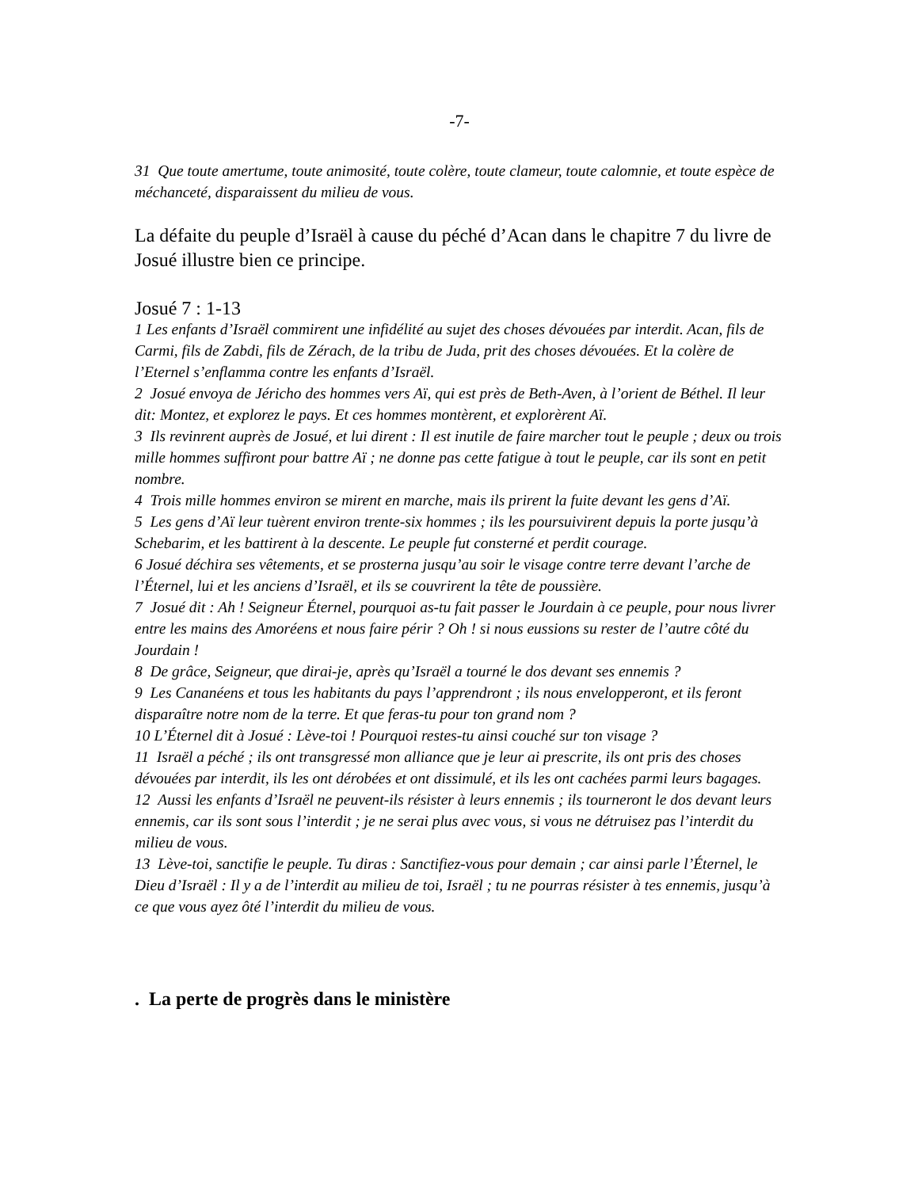-7-
31 Que toute amertume, toute animosité, toute colère, toute clameur, toute calomnie, et toute espèce de méchanceté, disparaissent du milieu de vous.
La défaite du peuple d’Israël à cause du péché d’Acan dans le chapitre 7 du livre de Josué illustre bien ce principe.
Josué 7 : 1-13
1 Les enfants d’Israël commirent une infidélité au sujet des choses dévouées par interdit. Acan, fils de Carmi, fils de Zabdi, fils de Zérach, de la tribu de Juda, prit des choses dévouées. Et la colère de l’Eternel s’enflamma contre les enfants d’Israël.
2 Josué envoya de Jéricho des hommes vers Aï, qui est près de Beth-Aven, à l’orient de Béthel. Il leur dit: Montez, et explorez le pays. Et ces hommes montèrent, et explorèrent Aï.
3 Ils revinrent auprès de Josué, et lui dirent : Il est inutile de faire marcher tout le peuple ; deux ou trois mille hommes suffiront pour battre Aï ; ne donne pas cette fatigue à tout le peuple, car ils sont en petit nombre.
4 Trois mille hommes environ se mirent en marche, mais ils prirent la fuite devant les gens d’Aï.
5 Les gens d’Aï leur tuèrent environ trente-six hommes ; ils les poursuivirent depuis la porte jusqu’à Schebarim, et les battirent à la descente. Le peuple fut consterné et perdit courage.
6 Josué déchira ses vêtements, et se prosterna jusqu’au soir le visage contre terre devant l’arche de l’Éternel, lui et les anciens d’Israël, et ils se couvrirent la tête de poussière.
7 Josué dit : Ah ! Seigneur Éternel, pourquoi as-tu fait passer le Jourdain à ce peuple, pour nous livrer entre les mains des Amoréens et nous faire périr ? Oh ! si nous eussions su rester de l’autre côté du Jourdain !
8 De grâce, Seigneur, que dirai-je, après qu’Israël a tourné le dos devant ses ennemis ?
9 Les Cananéens et tous les habitants du pays l’apprendront ; ils nous envelopperont, et ils feront disparaître notre nom de la terre. Et que feras-tu pour ton grand nom ?
10 L’Éternel dit à Josué : Lève-toi ! Pourquoi restes-tu ainsi couché sur ton visage ?
11 Israël a péché ; ils ont transgressé mon alliance que je leur ai prescrite, ils ont pris des choses dévouées par interdit, ils les ont dérobées et ont dissimulé, et ils les ont cachées parmi leurs bagages.
12 Aussi les enfants d’Israël ne peuvent-ils résister à leurs ennemis ; ils tourneront le dos devant leurs ennemis, car ils sont sous l’interdit ; je ne serai plus avec vous, si vous ne détruisez pas l’interdit du milieu de vous.
13 Lève-toi, sanctifie le peuple. Tu diras : Sanctifiez-vous pour demain ; car ainsi parle l’Éternel, le Dieu d’Israël : Il y a de l’interdit au milieu de toi, Israël ; tu ne pourras résister à tes ennemis, jusqu’à ce que vous ayez ôté l’interdit du milieu de vous.
. La perte de progrès dans le ministère